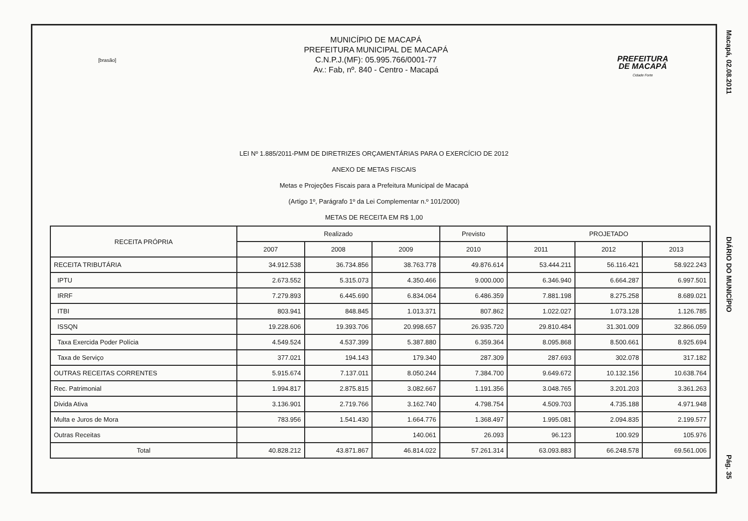[brasão]
MUNICÍPIO DE MACAPÁ
PREFEITURA MUNICIPAL DE MACAPÁ
C.N.P.J.(MF): 05.995.766/0001-77
Av.: Fab, nº. 840 - Centro - Macapá
PREFEITURA
DE MACAPÁ
Cidade Forte
LEI Nº 1.885/2011-PMM DE DIRETRIZES ORÇAMENTÁRIAS PARA O EXERCÍCIO DE 2012
ANEXO DE METAS FISCAIS
Metas e Projeções Fiscais para a Prefeitura Municipal de Macapá
(Artigo 1º, Parágrafo 1º da Lei Complementar n.º 101/2000)
METAS DE RECEITA EM R$ 1,00
| RECEITA PRÓPRIA | Realizado | | | Previsto | PROJETADO | | |
| --- | --- | --- | --- | --- | --- | --- | --- |
| | 2007 | 2008 | 2009 | 2010 | 2011 | 2012 | 2013 |
| RECEITA TRIBUTÁRIA | 34.912.538 | 36.734.856 | 38.763.778 | 49.876.614 | 53.444.211 | 56.116.421 | 58.922.243 |
| IPTU | 2.673.552 | 5.315.073 | 4.350.466 | 9.000.000 | 6.346.940 | 6.664.287 | 6.997.501 |
| IRRF | 7.279.893 | 6.445.690 | 6.834.064 | 6.486.359 | 7.881.198 | 8.275.258 | 8.689.021 |
| ITBI | 803.941 | 848.845 | 1.013.371 | 807.862 | 1.022.027 | 1.073.128 | 1.126.785 |
| ISSQN | 19.228.606 | 19.393.706 | 20.998.657 | 26.935.720 | 29.810.484 | 31.301.009 | 32.866.059 |
| Taxa Exercida Poder Polícia | 4.549.524 | 4.537.399 | 5.387.880 | 6.359.364 | 8.095.868 | 8.500.661 | 8.925.694 |
| Taxa de Serviço | 377.021 | 194.143 | 179.340 | 287.309 | 287.693 | 302.078 | 317.182 |
| OUTRAS RECEITAS CORRENTES | 5.915.674 | 7.137.011 | 8.050.244 | 7.384.700 | 9.649.672 | 10.132.156 | 10.638.764 |
| Rec. Patrimonial | 1.994.817 | 2.875.815 | 3.082.667 | 1.191.356 | 3.048.765 | 3.201.203 | 3.361.263 |
| Divida Ativa | 3.136.901 | 2.719.766 | 3.162.740 | 4.798.754 | 4.509.703 | 4.735.188 | 4.971.948 |
| Multa e Juros de Mora | 783.956 | 1.541.430 | 1.664.776 | 1.368.497 | 1.995.081 | 2.094.835 | 2.199.577 |
| Outras Receitas | | | 140.061 | 26.093 | 96.123 | 100.929 | 105.976 |
| Total | 40.828.212 | 43.871.867 | 46.814.022 | 57.261.314 | 63.093.883 | 66.248.578 | 69.561.006 |
Macapá, 02.08.2011 DIÁRIO DO MUNICÍPIO Pág. 35